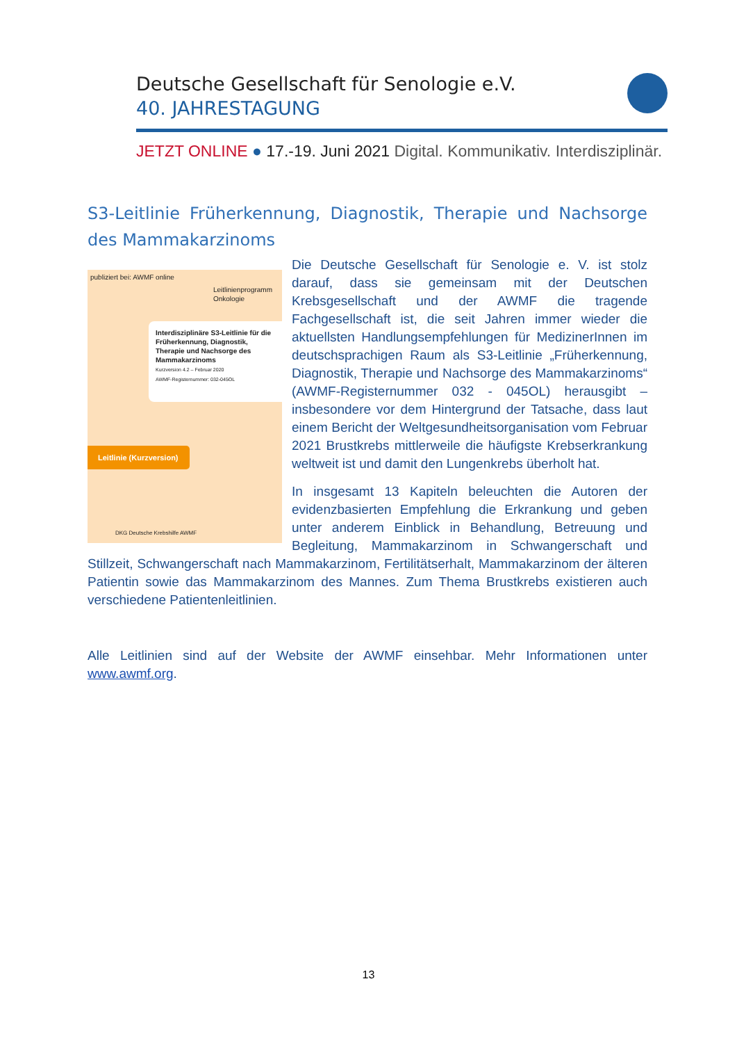Deutsche Gesellschaft für Senologie e.V.
40. JAHRESTAGUNG
JETZT ONLINE ● 17.-19. Juni 2021 Digital. Kommunikativ. Interdisziplinär.
S3-Leitlinie Früherkennung, Diagnostik, Therapie und Nachsorge des Mammakarzinoms
publiziert bei: AWMF online
Leitlinienprogramm
Onkologie
Interdisziplinäre S3-Leitlinie für die Früherkennung, Diagnostik, Therapie und Nachsorge des Mammakarzinoms
Kurzversion 4.2 – Februar 2020
AWMF-Registernummer: 032-045OL
Leitlinie (Kurzversion)
DKG Deutsche Krebshilfe AWMF
Die Deutsche Gesellschaft für Senologie e. V. ist stolz darauf, dass sie gemeinsam mit der Deutschen Krebsgesellschaft und der AWMF die tragende Fachgesellschaft ist, die seit Jahren immer wieder die aktuellsten Handlungsempfehlungen für MedizinerInnen im deutschsprachigen Raum als S3-Leitlinie „Früherkennung, Diagnostik, Therapie und Nachsorge des Mammakarzinoms“ (AWMF-Registernummer 032 - 045OL) herausgibt – insbesondere vor dem Hintergrund der Tatsache, dass laut einem Bericht der Weltgesundheitsorganisation vom Februar 2021 Brustkrebs mittlerweile die häufigste Krebserkrankung weltweit ist und damit den Lungenkrebs überholt hat.
In insgesamt 13 Kapiteln beleuchten die Autoren der evidenzbasierten Empfehlung die Erkrankung und geben unter anderem Einblick in Behandlung, Betreuung und Begleitung, Mammakarzinom in Schwangerschaft und Stillzeit, Schwangerschaft nach Mammakarzinom, Fertilitätserhalt, Mammakarzinom der älteren Patientin sowie das Mammakarzinom des Mannes. Zum Thema Brustkrebs existieren auch verschiedene Patientenleitlinien.
Alle Leitlinien sind auf der Website der AWMF einsehbar. Mehr Informationen unter www.awmf.org.
13